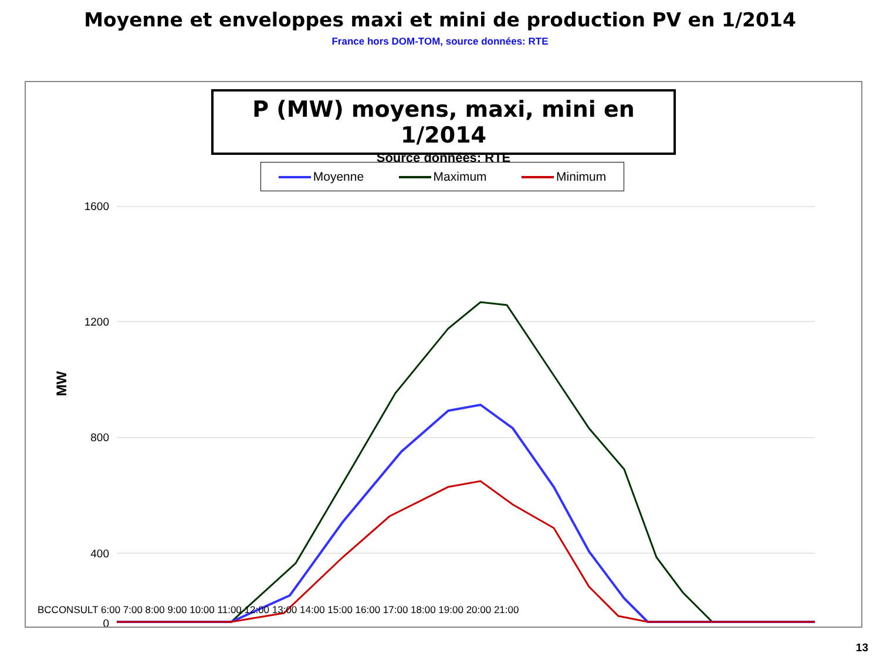Moyenne et enveloppes maxi et mini de production PV en 1/2014
France hors DOM-TOM, source données: RTE
P (MW) moyens, maxi, mini en 1/2014
Source données: RTE
Moyenne Maximum Minimum
MW
1600
1200
800
400
0
BCCONSULT 6:00 7:00 8:00 9:00 10:00 11:00 12:00 13:00 14:00 15:00 16:00 17:00 18:00 19:00 20:00 21:00
13